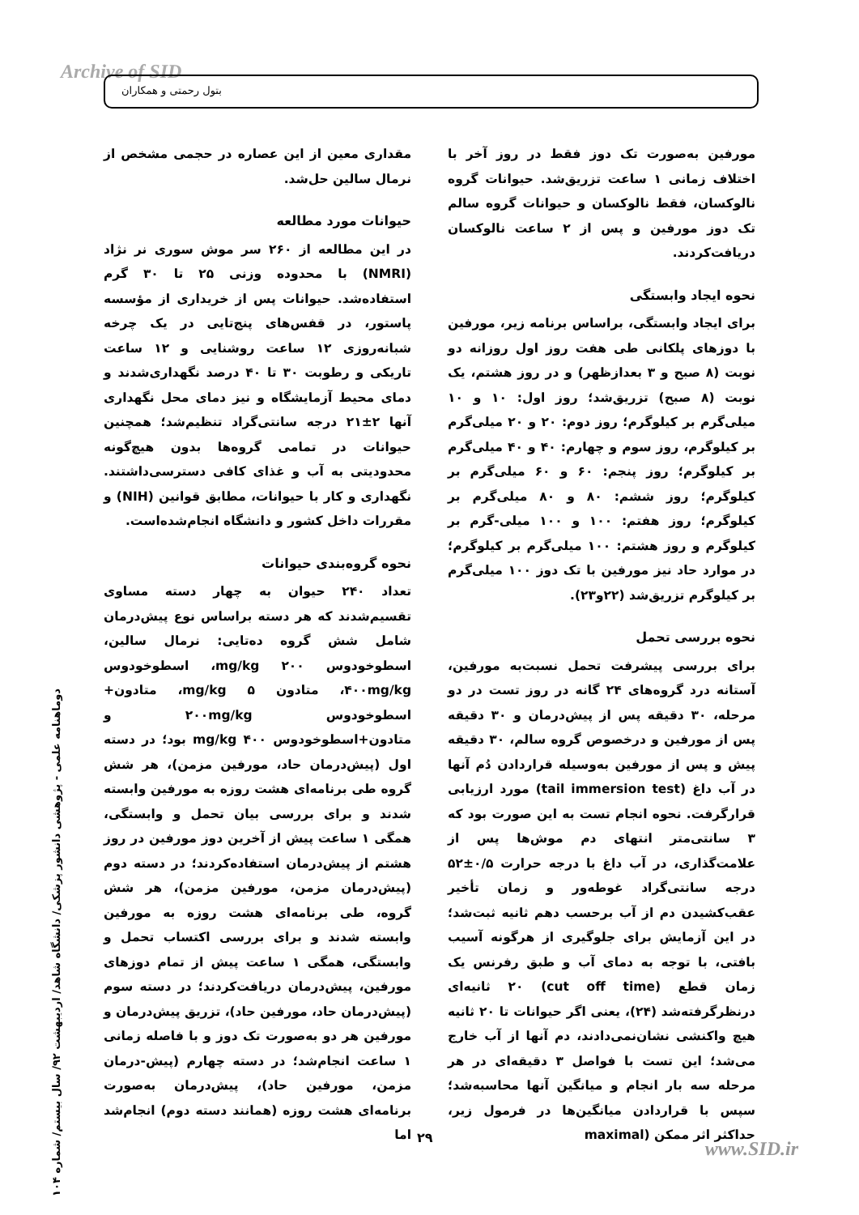Archive of SID بتول رحمتی و همکاران
مقداری معین از این عصاره در حجمی مشخص از نرمال سالین حل‌شد.
حیوانات مورد مطالعه
در این مطالعه از ۲۶۰ سر موش سوری نر نژاد (NMRI) با محدوده وزنی ۲۵ تا ۳۰ گرم استفاده‌شد. حیوانات پس از خریداری از مؤسسه پاستور، در قفس‌های پنج‌تایی در یک چرخه شبانه‌روزی ۱۲ ساعت روشنایی و ۱۲ ساعت تاریکی و رطوبت ۳۰ تا ۴۰ درصد نگهداری‌شدند و دمای محیط آزمایشگاه و نیز دمای محل نگهداری آنها ۲±۲۱ درجه سانتی‌گراد تنظیم‌شد؛ همچنین حیوانات در تمامی گروه‌ها بدون هیچ‌گونه محدودیتی به آب و غذای کافی دسترسی‌داشتند. نگهداری و کار با حیوانات، مطابق قوانین (NIH) و مقررات داخل کشور و دانشگاه انجام‌شده‌است.
نحوه گروه‌بندی حیوانات
تعداد ۲۴۰ حیوان به چهار دسته مساوی تقسیم‌شدند که هر دسته براساس نوع پیش‌درمان شامل شش گروه ده‌تایی: نرمال سالین، اسطوخودوس mg/kg ۲۰۰، اسطوخودوس ۴۰۰mg/kg، متادون mg/kg ۵، متادون+ اسطوخودوس ۲۰۰mg/kg و متادون+اسطوخودوس mg/kg ۴۰۰ بود؛ در دسته اول (پیش‌درمان حاد، مورفین مزمن)، هر شش گروه طی برنامه‌ای هشت روزه به مورفین وابسته شدند و برای بررسی بیان تحمل و وابستگی، همگی ۱ ساعت پیش از آخرین دوز مورفین در روز هشتم از پیش‌درمان استفاده‌کردند؛ در دسته دوم (پیش‌درمان مزمن، مورفین مزمن)، هر شش گروه، طی برنامه‌ای هشت روزه به مورفین وابسته شدند و برای بررسی اکتساب تحمل و وابستگی، همگی ۱ ساعت پیش از تمام دوزهای مورفین، پیش‌درمان دریافت‌کردند؛ در دسته سوم (پیش‌درمان حاد، مورفین حاد)، تزریق پیش‌درمان و مورفین هر دو به‌صورت تک دوز و با فاصله زمانی ۱ ساعت انجام‌شد؛ در دسته چهارم (پیش‌-درمان مزمن، مورفین حاد)، پیش‌درمان به‌صورت برنامه‌ای هشت روزه (همانند دسته دوم) انجام‌شد اما
مورفین به‌صورت تک دوز فقط در روز آخر با اختلاف زمانی ۱ ساعت تزریق‌شد. حیوانات گروه نالوکسان، فقط نالوکسان و حیوانات گروه سالم تک دوز مورفین و پس از ۲ ساعت نالوکسان دریافت‌کردند.
نحوه ایجاد وابستگی
برای ایجاد وابستگی، براساس برنامه زیر، مورفین با دوزهای پلکانی طی هفت روز اول روزانه دو نوبت (۸ صبح و ۳ بعدازظهر) و در روز هشتم، یک نوبت (۸ صبح) تزریق‌شد؛ روز اول: ۱۰ و ۱۰ میلی‌گرم بر کیلوگرم؛ روز دوم: ۲۰ و ۲۰ میلی‌گرم بر کیلوگرم، روز سوم و چهارم: ۴۰ و ۴۰ میلی‌گرم بر کیلوگرم؛ روز پنجم: ۶۰ و ۶۰ میلی‌گرم بر کیلوگرم؛ روز ششم: ۸۰ و ۸۰ میلی‌گرم بر کیلوگرم؛ روز هفتم: ۱۰۰ و ۱۰۰ میلی-گرم بر کیلوگرم و روز هشتم: ۱۰۰ میلی‌گرم بر کیلوگرم؛ در موارد حاد نیز مورفین با تک دوز ۱۰۰ میلی‌گرم بر کیلوگرم تزریق‌شد (۲۲و۲۳).
نحوه بررسی تحمل
برای بررسی پیشرفت تحمل نسبت‌به مورفین، آستانه درد گروه‌های ۲۴ گانه در روز تست در دو مرحله، ۳۰ دقیقه پس از پیش‌درمان و ۳۰ دقیقه پس از مورفین و درخصوص گروه سالم، ۳۰ دقیقه پیش و پس از مورفین به‌وسیله قراردادن دُم آنها در آب داغ (tail immersion test) مورد ارزیابی قرارگرفت. نحوه انجام تست به این صورت بود که ۳ سانتی‌متر انتهای دم موش‌ها پس از علامت‌گذاری، در آب داغ با درجه حرارت ۰/۵±۵۲ درجه سانتی‌گراد غوطه‌ور و زمان تأخیر عقب‌کشیدن دم از آب برحسب دهم ثانیه ثبت‌شد؛ در این آزمایش برای جلوگیری از هرگونه آسیب بافتی، با توجه به دمای آب و طبق رفرنس یک زمان قطع (cut off time) ۲۰ ثانیه‌ای درنظرگرفته‌شد (۲۴)، یعنی اگر حیوانات تا ۲۰ ثانیه هیچ واکنشی نشان‌نمی‌دادند، دم آنها از آب خارج می‌شد؛ این تست با فواصل ۳ دقیقه‌ای در هر مرحله سه بار انجام و میانگین آنها محاسبه‌شد؛ سپس با قراردادن میانگین‌ها در فرمول زیر، حداکثر اثر ممکن (maximal
دوماهنامه علمی - پژوهشی دانشور پزشکی/ دانشگاه شاهد/ اردیبهشت ۹۲/ سال بیستم/ شماره ۱۰۴
۲۹
www.SID.ir